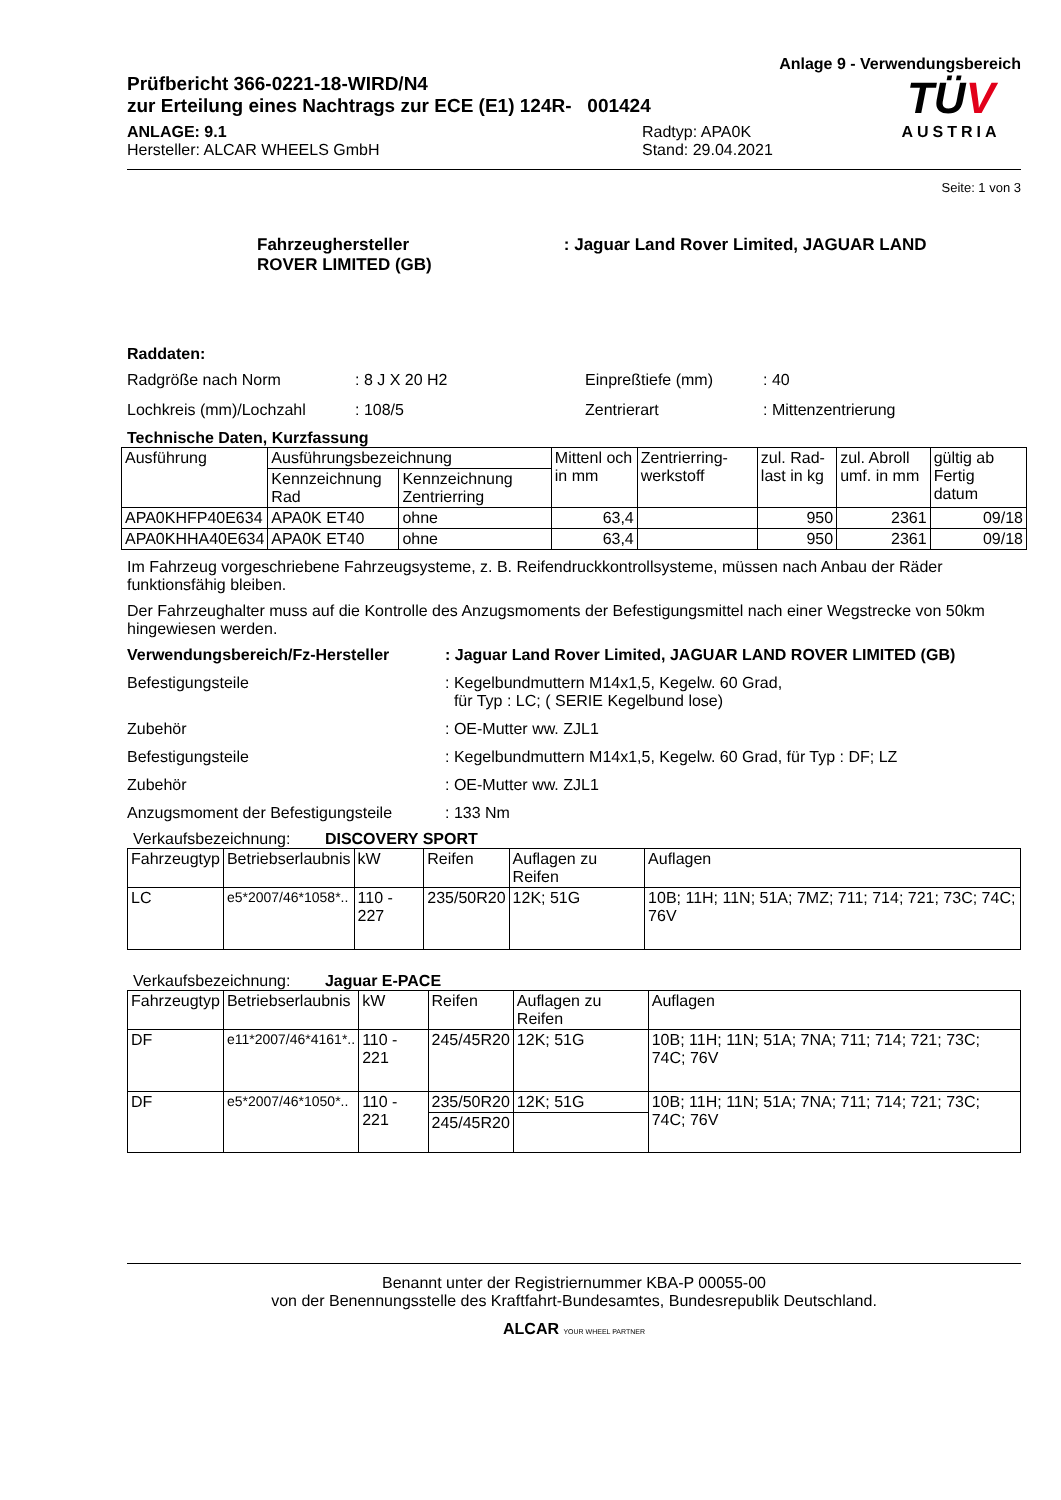Anlage 9 - Verwendungsbereich
Prüfbericht 366-0221-18-WIRD/N4
zur Erteilung eines Nachtrags zur ECE (E1) 124R- 001424
ANLAGE: 9.1
Hersteller: ALCAR WHEELS GmbH
Radtyp: APA0K
Stand: 29.04.2021
TÜV
AUSTRIA
Seite: 1 von 3
Fahrzeughersteller : Jaguar Land Rover Limited, JAGUAR LAND
ROVER LIMITED (GB)
Raddaten:
Radgröße nach Norm : 8 J X 20 H2 Einpreßtiefe (mm) : 40
Lochkreis (mm)/Lochzahl : 108/5 Zentrierart : Mittenzentrierung
Technische Daten, Kurzfassung
| Ausführung | Ausführungsbezeichnung | | Mittenl och in mm | Zentrierring-werkstoff | zul. Rad-last in kg | zul. Abroll umf. in mm | gültig ab Fertig datum |
| --- | --- | --- | --- | --- | --- | --- | --- |
| | Kennzeichnung Rad | Kennzeichnung Zentrierring | | | | | |
| APA0KHFP40E634 | APA0K ET40 | ohne | 63,4 | | 950 | 2361 | 09/18 |
| APA0KHHA40E634 | APA0K ET40 | ohne | 63,4 | | 950 | 2361 | 09/18 |
Im Fahrzeug vorgeschriebene Fahrzeugsysteme, z. B. Reifendruckkontrollsysteme, müssen nach Anbau der Räder funktionsfähig bleiben.
Der Fahrzeughalter muss auf die Kontrolle des Anzugsmoments der Befestigungsmittel nach einer Wegstrecke von 50km hingewiesen werden.
Verwendungsbereich/Fz-Hersteller : Jaguar Land Rover Limited, JAGUAR LAND ROVER LIMITED (GB)
Befestigungsteile : Kegelbundmuttern M14x1,5, Kegelw. 60 Grad,
für Typ : LC; ( SERIE Kegelbund lose)
Zubehör : OE-Mutter ww. ZJL1
Befestigungsteile : Kegelbundmuttern M14x1,5, Kegelw. 60 Grad, für Typ : DF; LZ
Zubehör : OE-Mutter ww. ZJL1
Anzugsmoment der Befestigungsteile
: 133 Nm
Verkaufsbezeichnung: DISCOVERY SPORT
| Fahrzeugtyp | Betriebserlaubnis | kW | Reifen | Auflagen zu Reifen | Auflagen |
| LC | e5*2007/46*1058*.. | 110 - 227 | 235/50R20 | 12K; 51G | 10B; 11H; 11N; 51A; 7MZ; 711; 714; 721; 73C; 74C; 76V |
Verkaufsbezeichnung: Jaguar E-PACE
| Fahrzeugtyp | Betriebserlaubnis | kW | Reifen | Auflagen zu Reifen | Auflagen |
| DF | e11*2007/46*4161*.. | 110 - 221 | 245/45R20 | 12K; 51G | 10B; 11H; 11N; 51A; 7NA; 711; 714; 721; 73C; 74C; 76V |
| DF | e5*2007/46*1050*.. | 110 - 221 | 235/50R20 | 12K; 51G | 10B; 11H; 11N; 51A; 7NA; 711; 714; 721; 73C; 74C; 76V |
| | | | 245/45R20 | | |
Benannt unter der Registriernummer KBA-P 00055-00
von der Benennungsstelle des Kraftfahrt-Bundesamtes, Bundesrepublik Deutschland.
ALCAR YOUR WHEEL PARTNER